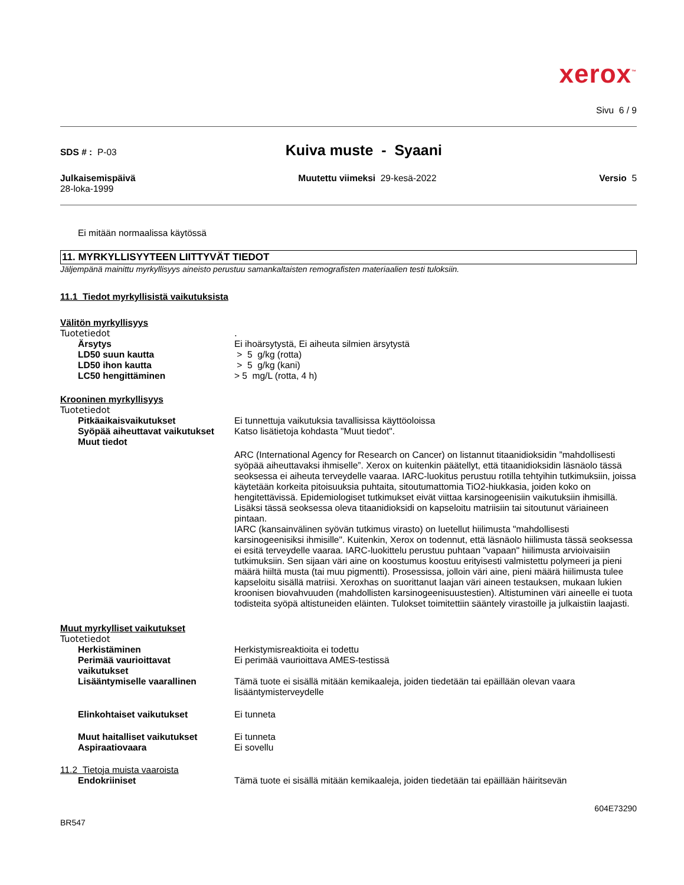xerox<sup>™</sup>
Sivu 6 / 9
SDS # : P-03
Kuiva muste - Syaani
Julkaisemispäivä
28-loka-1999
Muutettu viimeksi 29-kesä-2022
Versio 5
Ei mitään normaalissa käytössä
11. MYRKYLLISYYTEEN LIITTYVÄT TIEDOT
Jäljempänä mainittu myrkyllisyys aineisto perustuu samankaltaisten remografisten materiaalien testi tuloksiin.
11.1 Tiedot myrkyllisistä vaikutuksista
Välitön myrkyllisyys
Tuotetiedot.
Ärsytys Ei ihoärsytystä, Ei aiheuta silmien ärsytystä
LD50 suun kautta > 5 g/kg (rotta)
LD50 ihon kautta > 5 g/kg (kani)
LC50 hengittäminen > 5 mg/L (rotta, 4 h)
Krooninen myrkyllisyys
Tuotetiedot
Pitkäaikaisvaikutukset Ei tunnettuja vaikutuksia tavallisissa käyttöoloissa
Syöpää aiheuttavat vaikutukset
Katso lisätietoja kohdasta "Muut tiedot".
Muut tiedot
ARC (International Agency for Research on Cancer) on listannut titaanidioksidin ”mahdollisesti syöpää aiheuttavaksi ihmiselle”. Xerox on kuitenkin päätellyt, että titaanidioksidin läsnäolo tässä seoksessa ei aiheuta terveydelle vaaraa. IARC-luokitus perustuu rotilla tehtyihin tutkimuksiin, joissa käytetään korkeita pitoisuuksia puhtaita, sitoutumattomia TiO2-hiukkasia, joiden koko on hengitettävissä. Epidemiologiset tutkimukset eivät viittaa karsinogeenisiin vaikutuksiin ihmisillä. Lisäksi tässä seoksessa oleva titaanidioksidi on kapseloitu matriisiin tai sitoutunut väriaineen pintaan.
IARC (kansainvälinen syövän tutkimus virasto) on luetellut hiilimusta "mahdollisesti karsinogeenisiksi ihmisille". Kuitenkin, Xerox on todennut, että läsnäolo hiilimusta tässä seoksessa ei esitä terveydelle vaaraa. IARC-luokittelu perustuu puhtaan "vapaan" hiilimusta arvioivaisiin tutkimuksiin. Sen sijaan väri aine on koostumus koostuu erityisesti valmistettu polymeeri ja pieni määrä hiiltä musta (tai muu pigmentti). Prosessissa, jolloin väri aine, pieni määrä hiilimusta tulee kapseloitu sisällä matriisi. Xeroxhas on suorittanut laajan väri aineen testauksen, mukaan lukien kroonisen biovahvuuden (mahdollisten karsinogeenisuustestien). Altistuminen väri aineelle ei tuota todisteita syöpä altistuneiden eläinten. Tulokset toimitettiin sääntely virastoille ja julkaistiin laajasti.
Muut myrkylliset vaikutukset
Tuotetiedot
Herkistäminen Herkistymisreaktioita ei todettu
Perimää vaurioittavat
vaikutukset
Ei perimää vaurioittava AMES-testissä
Lisääntymiselle vaarallinen Tämä tuote ei sisällä mitään kemikaaleja, joiden tiedetään tai epäillään olevan vaara lisääntymisterveydelle
Elinkohtaiset vaikutukset Ei tunneta
Muut haitalliset vaikutukset Ei tunneta
Aspiraatiovaara Ei sovellu
11.2 Tietoja muista vaaroista
Endokriiniset Tämä tuote ei sisällä mitään kemikaaleja, joiden tiedetään tai epäillään häiritsevän
604E73290
BR547